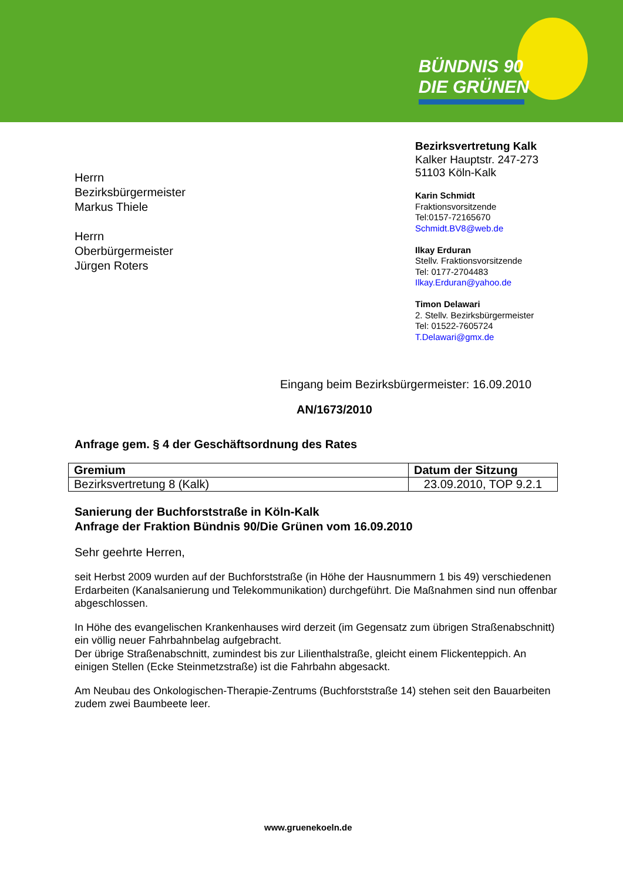BÜNDNIS 90
DIE GRÜNEN
Herrn
Bezirksbürgermeister
Markus Thiele
Herrn
Oberbürgermeister
Jürgen Roters
Bezirksvertretung Kalk
Kalker Hauptstr. 247-273
51103 Köln-Kalk
Karin Schmidt
Fraktionsvorsitzende
Tel:0157-72165670
Schmidt.BV8@web.de
Ilkay Erduran
Stellv. Fraktionsvorsitzende
Tel: 0177-2704483
Ilkay.Erduran@yahoo.de
Timon Delawari
2. Stellv. Bezirksbürgermeister
Tel: 01522-7605724
T.Delawari@gmx.de
Eingang beim Bezirksbürgermeister: 16.09.2010
AN/1673/2010
Anfrage gem. § 4 der Geschäftsordnung des Rates
| Gremium | Datum der Sitzung |
| --- | --- |
| Bezirksvertretung 8 (Kalk) | 23.09.2010, TOP 9.2.1 |
Sanierung der Buchforststraße in Köln-Kalk
Anfrage der Fraktion Bündnis 90/Die Grünen vom 16.09.2010
Sehr geehrte Herren,
seit Herbst 2009 wurden auf der Buchforststraße (in Höhe der Hausnummern 1 bis 49) verschiedenen Erdarbeiten (Kanalsanierung und Telekommunikation) durchgeführt. Die Maßnahmen sind nun offenbar abgeschlossen.
In Höhe des evangelischen Krankenhauses wird derzeit (im Gegensatz zum übrigen Straßenabschnitt) ein völlig neuer Fahrbahnbelag aufgebracht.
Der übrige Straßenabschnitt, zumindest bis zur Lilienthalstraße, gleicht einem Flickenteppich. An einigen Stellen (Ecke Steinmetzstraße) ist die Fahrbahn abgesackt.
Am Neubau des Onkologischen-Therapie-Zentrums (Buchforststraße 14) stehen seit den Bauarbeiten zudem zwei Baumbeete leer.
www.gruenekoeln.de